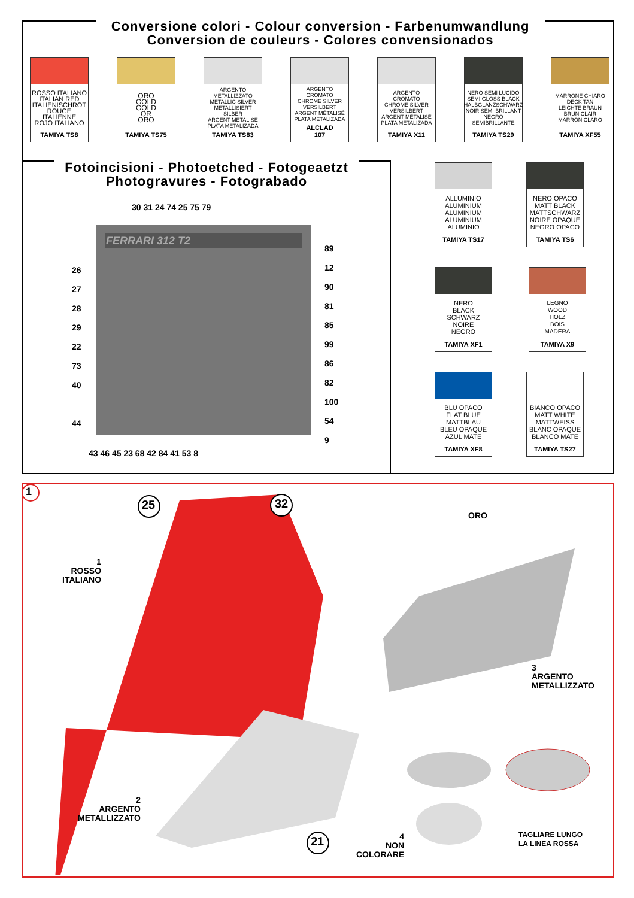Conversione colori - Colour conversion - Farbenumwandlung
Conversion de couleurs - Colores convensionados
ROSSO ITALIANO
ITALIAN RED
ITALIENISCHROT
ROUGE ITALIENNE
ROJO ITALIANO
TAMIYA TS8
ORO
GOLD
GOLD
OR
ORO
TAMIYA TS75
ARGENTO METALLIZZATO
METALLIC SILVER
METALLISIERT SILBER
ARGENT MÉTALISÉ
PLATA METALIZADA
TAMIYA TS83
ARGENTO
CROMATO
CHROME SILVER
VERSILBERT
ARGENT MÉTALISÉ
PLATA METALIZADA
ALCLAD
107
ARGENTO
CROMATO
CHROME SILVER
VERSILBERT
ARGENT MÉTALISÉ
PLATA METALIZADA
TAMIYA X11
NERO SEMI LUCIDO
SEMI GLOSS BLACK
HALBGLANZSCHWARZ
NOIR SEMI BRILLANT
NEGRO SEMIBRILLANTE
TAMIYA TS29
MARRONE CHIARO
DECK TAN
LEICHTE BRAUN
BRUN CLAIR
MARRÓN CLARO
TAMIYA XF55
Fotoincisioni - Photoetched - Fotogeaetzt
Photogravures - Fotograbado
30 31 24 74 25 75 79
FERRARI 312 T2
26
27
28
29
22
73
40
44
89
12
90
81
85
99
86
82
100
54
9
43 46 45 23 68 42 84 41 53 8
ALLUMINIO
ALUMINIUM
ALUMINIUM
ALUMINIUM
ALUMINIO
TAMIYA TS17
NERO OPACO
MATT BLACK
MATTSCHWARZ
NOIRE OPAQUE
NEGRO OPACO
TAMIYA TS6
NERO
BLACK
SCHWARZ
NOIRE
NEGRO
TAMIYA XF1
LEGNO
WOOD
HOLZ
BOIS
MADERA
TAMIYA X9
BLU OPACO
FLAT BLUE
MATTBLAU
BLEU OPAQUE
AZUL MATE
TAMIYA XF8
BIANCO OPACO
MATT WHITE
MATTWEISS
BLANC OPAQUE
BLANCO MATE
TAMIYA TS27
1
25 32
21
1
ROSSO
ITALIANO
ORO
3
ARGENTO
METALLIZZATO
2
ARGENTO
METALLIZZATO
4
NON
COLORARE
TAGLIARE LUNGO
LA LINEA ROSSA